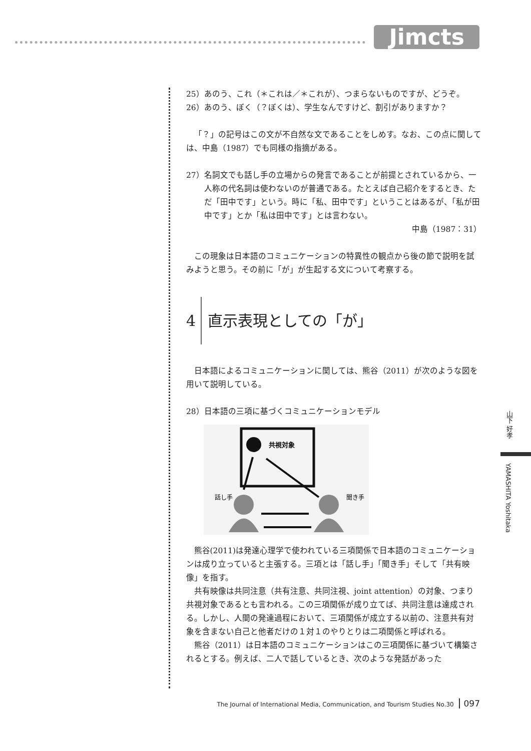Jimcts
25）あのう、これ（＊これは／＊これが）、つまらないものですが、どうぞ。
26）あのう、ぼく（？ぼくは）、学生なんですけど、割引がありますか？
「？」の記号はこの文が不自然な文であることをしめす。なお、この点に関しては、中島（1987）でも同様の指摘がある。
27）名詞文でも話し手の立場からの発言であることが前提とされているから、一人称の代名詞は使わないのが普通である。たとえば自己紹介をするとき、ただ「田中です」という。時に「私、田中です」ということはあるが、「私が田中です」とか「私は田中です」とは言わない。
中島（1987：31）
この現象は日本語のコミュニケーションの特異性の観点から後の節で説明を試みようと思う。その前に「が」が生起する文について考察する。
4 直示表現としての「が」
日本語によるコミュニケーションに関しては、熊谷（2011）が次のような図を用いて説明している。
28）日本語の三項に基づくコミュニケーションモデル
共視対象
話し手
聞き手
熊谷(2011)は発達心理学で使われている三項関係で日本語のコミュニケーションは成り立っていると主張する。三項とは「話し手」「聞き手」そして「共有映像」を指す。
共有映像は共同注意（共有注意、共同注視、joint attention）の対象、つまり共視対象であるとも言われる。この三項関係が成り立てば、共同注意は達成される。しかし、人間の発達過程において、三項関係が成立する以前の、注意共有対象を含まない自己と他者だけの１対１のやりとりは二項関係と呼ばれる。
熊谷（2011）は日本語のコミュニケーションはこの三項関係に基づいて構築されるとする。例えば、二人で話しているとき、次のような発話があった
山下 好孝
YAMASHITA Yoshitaka
The Journal of International Media, Communication, and Tourism Studies No.30 097